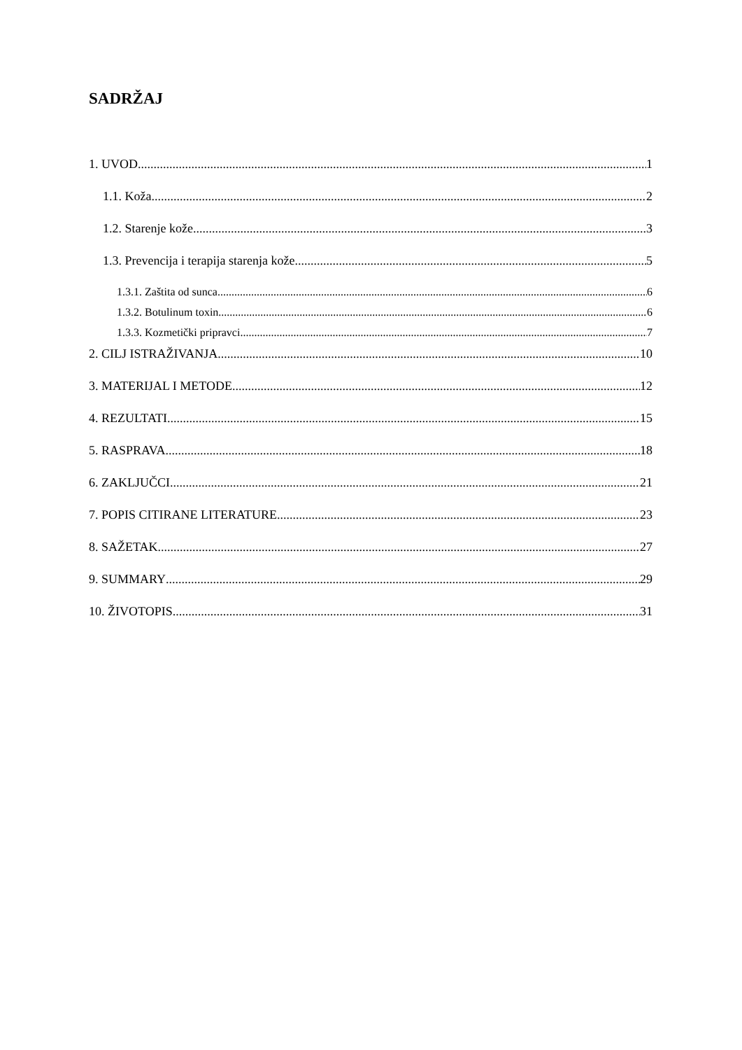SADRŽAJ
1. UVOD 1
1.1. Koža 2
1.2. Starenje kože 3
1.3. Prevencija i terapija starenja kože 5
1.3.1. Zaštita od sunca 6
1.3.2. Botulinum toxin 6
1.3.3. Kozmetički pripravci 7
2. CILJ ISTRAŽIVANJA 10
3. MATERIJAL I METODE 12
4. REZULTATI 15
5. RASPRAVA 18
6. ZAKLJUČCI 21
7. POPIS CITIRANE LITERATURE 23
8. SAŽETAK 27
9. SUMMARY 29
10. ŽIVOTOPIS 31